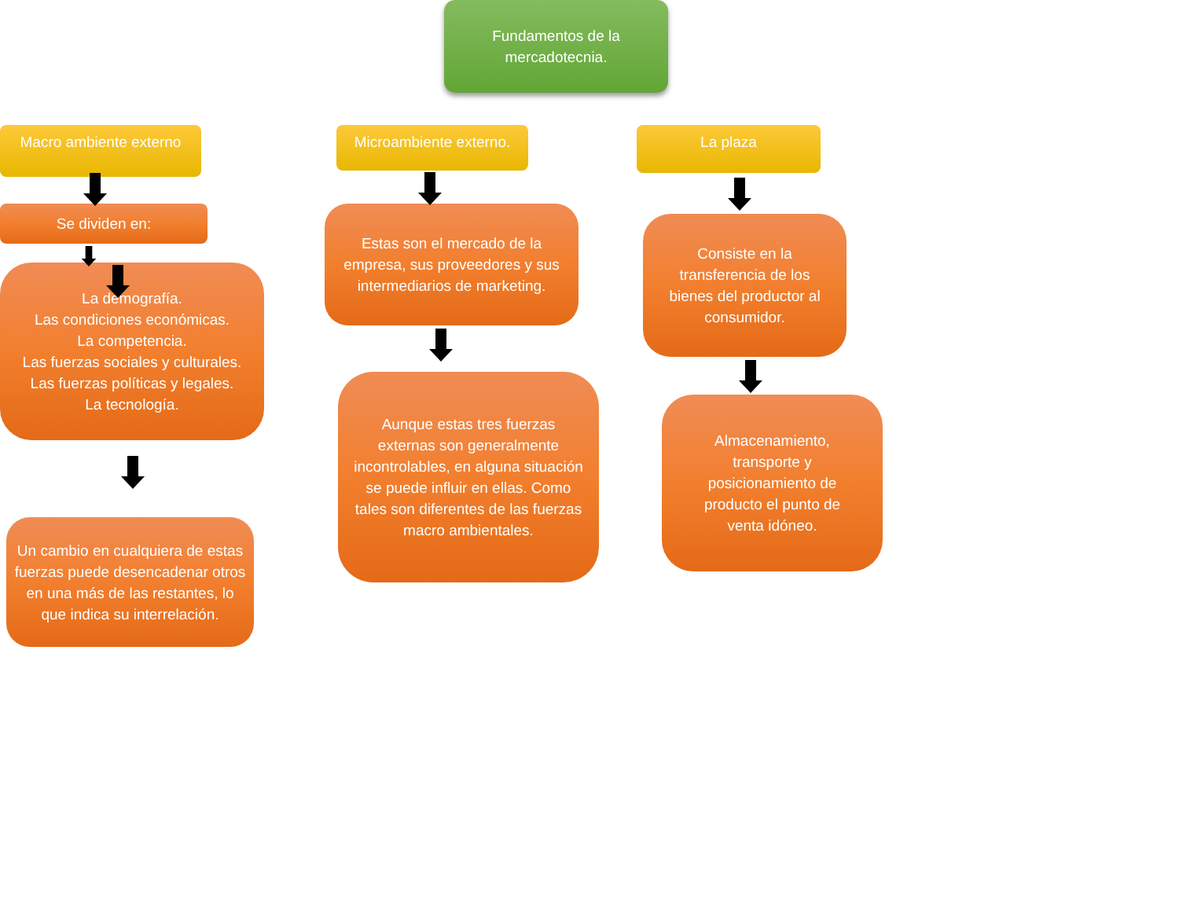Fundamentos de la mercadotecnia.
Macro ambiente externo
Microambiente externo.
La plaza
Se dividen en:
La demografía.
Las condiciones económicas.
La competencia.
Las fuerzas sociales y culturales.
Las fuerzas políticas y legales.
La tecnología.
Un cambio en cualquiera de estas fuerzas puede desencadenar otros en una más de las restantes, lo que indica su interrelación.
Estas son el mercado de la empresa, sus proveedores y sus intermediarios de marketing.
Aunque estas tres fuerzas externas son generalmente incontrolables, en alguna situación se puede influir en ellas. Como tales son diferentes de las fuerzas macro ambientales.
Consiste en la transferencia de los bienes del productor al consumidor.
Almacenamiento, transporte y posicionamiento de producto el punto de venta idóneo.